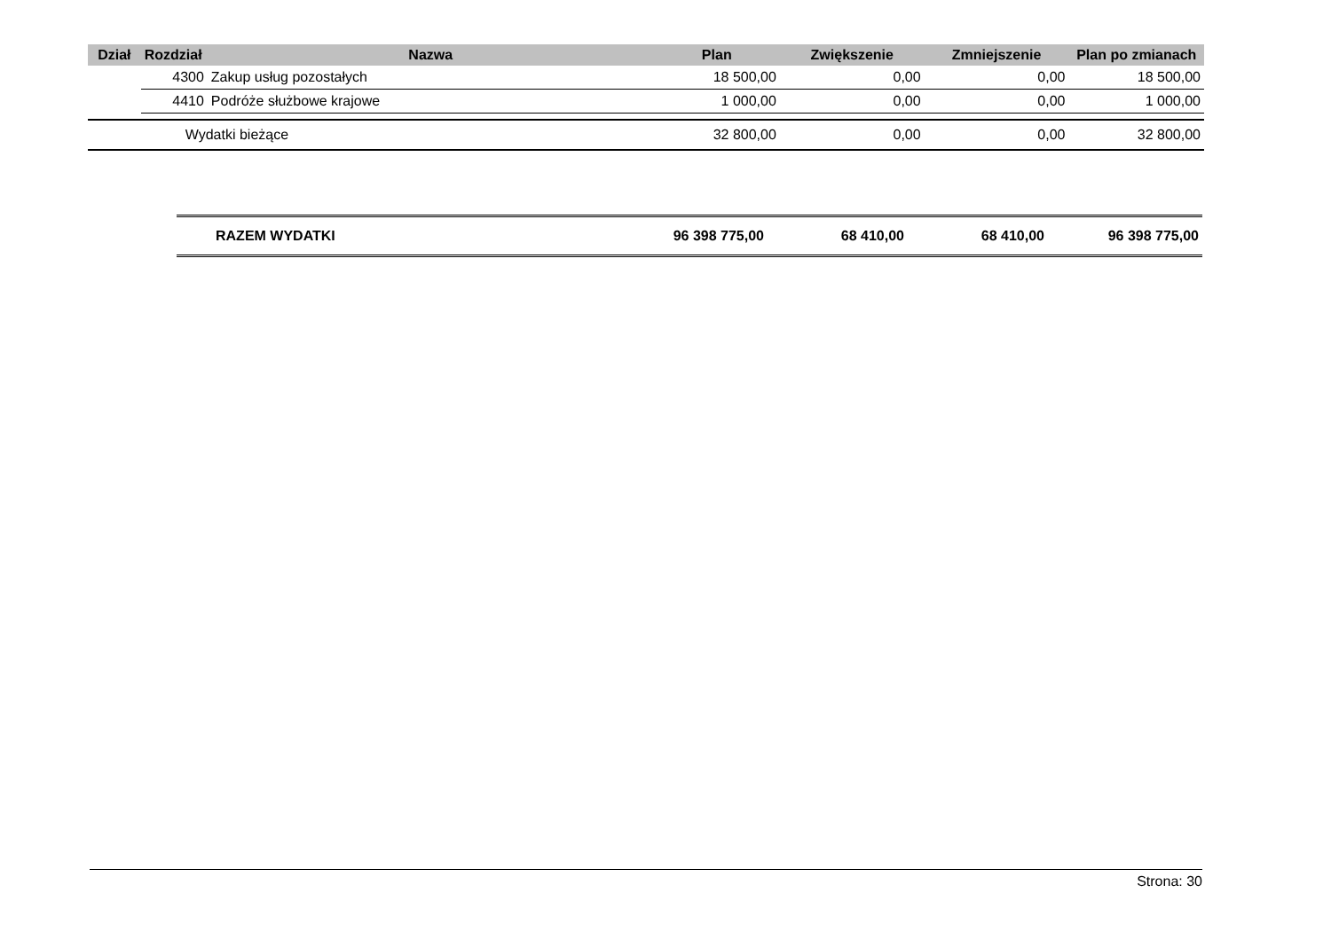| Dział | Rozdział | Nazwa | Plan | Zwiększenie | Zmniejszenie | Plan po zmianach |
| --- | --- | --- | --- | --- | --- | --- |
| | 4300 | Zakup usług pozostałych | 18 500,00 | 0,00 | 0,00 | 18 500,00 |
| | 4410 | Podróże służbowe krajowe | 1 000,00 | 0,00 | 0,00 | 1 000,00 |
| | Wydatki bieżące | | 32 800,00 | 0,00 | 0,00 | 32 800,00 |
| RAZEM WYDATKI | 96 398 775,00 | 68 410,00 | 68 410,00 | 96 398 775,00 |
Strona: 30